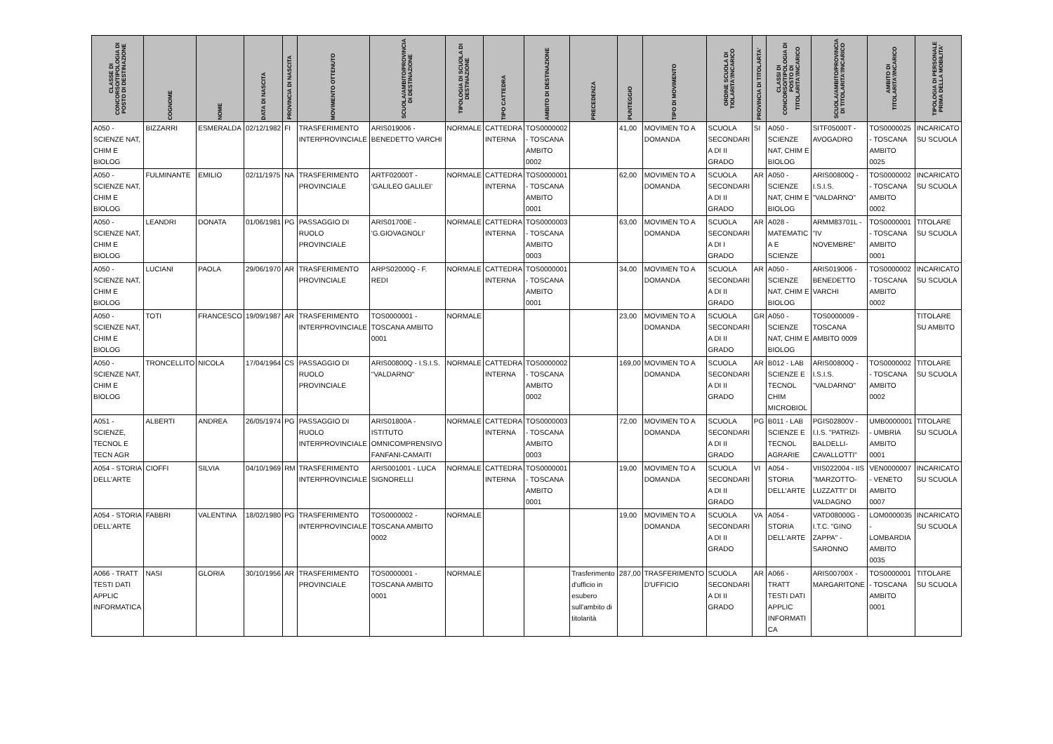| CLASSE DI CONCORSO/TIPOLOGIA DI POSTO DI DESTINAZIONE | COGNOME | NOME | DATA DI NASCITA | PROVINCIA DI NASCITA | MOVIMENTO OTTENUTO | SCUOLA/AMBITO/PROVINCIA DI DESTINAZIONE | TIPOLOGIA DI SCUOLA DI DESTINAZIONE | TIPO CATTEDRA | AMBITO DI DESTINAZIONE | PRECEDENZA | PUNTEGGIO | TIPO DI MOVIMENTO | ORDINE SCUOLA DI TIOLARITA'/INCARICO | PROVINCIA DI TITOLARTA' | CLASSI DI CONCORSO/TIPOLOGIA DI POSTO DI TITOLARITA'/INCARICO | SCUOLA/AMBITO/PROVINCIA DI TITOLARITA'/INCARICO | AMBITO DI TITOLARITA'/INCARICO | TIPOLOGIA DI PERSONALE PRIMA DELLA MOBILITA' |
| --- | --- | --- | --- | --- | --- | --- | --- | --- | --- | --- | --- | --- | --- | --- | --- | --- | --- | --- |
| A050 - SCIENZE NAT, CHIM E BIOLOG | BIZZARRI | ESMERALDA | 02/12/1982 | FI | TRASFERIMENTO INTERPROVINCIALE | ARIS019006 - BENEDETTO VARCHI | NORMALE | CATTEDRA INTERNA | TOS0000002 - TOSCANA AMBITO 0002 | | 41,00 | MOVIMEN TO A DOMANDA | SCUOLA SECONDARI A DI II GRADO | SI | A050 - SCIENZE NAT, CHIM E BIOLOG | SITF05000T - AVOGADRO | TOS0000025 - TOSCANA AMBITO 0025 | INCARICATO SU SCUOLA |
| A050 - SCIENZE NAT, CHIM E BIOLOG | FULMINANTE | EMILIO | 02/11/1975 | NA | TRASFERIMENTO PROVINCIALE | ARTF02000T - 'GALILEO GALILEI' | NORMALE | CATTEDRA INTERNA | TOS0000001 - TOSCANA AMBITO 0001 | | 62,00 | MOVIMEN TO A DOMANDA | SCUOLA SECONDARI A DI II GRADO | AR | A050 - SCIENZE NAT, CHIM E BIOLOG | ARIS00800Q - I.S.I.S. "VALDARNO" | TOS0000002 - TOSCANA AMBITO 0002 | INCARICATO SU SCUOLA |
| A050 - SCIENZE NAT, CHIM E BIOLOG | LEANDRI | DONATA | 01/06/1981 | PG | PASSAGGIO DI RUOLO PROVINCIALE | ARIS01700E - 'G.GIOVAGNOLI' | NORMALE | CATTEDRA INTERNA | TOS0000003 - TOSCANA AMBITO 0003 | | 63,00 | MOVIMEN TO A DOMANDA | SCUOLA SECONDARI A DI I GRADO | AR | A028 - MATEMATIC A E SCIENZE | ARMM83701L - "IV NOVEMBRE" | TOS0000001 - TOSCANA AMBITO 0001 | TITOLARE SU SCUOLA |
| A050 - SCIENZE NAT, CHIM E BIOLOG | LUCIANI | PAOLA | 29/06/1970 | AR | TRASFERIMENTO PROVINCIALE | ARPS02000Q - F. REDI | NORMALE | CATTEDRA INTERNA | TOS0000001 - TOSCANA AMBITO 0001 | | 34,00 | MOVIMEN TO A DOMANDA | SCUOLA SECONDARI A DI II GRADO | AR | A050 - SCIENZE NAT, CHIM E BIOLOG | ARIS019006 - BENEDETTO VARCHI | TOS0000002 - TOSCANA AMBITO 0002 | INCARICATO SU SCUOLA |
| A050 - SCIENZE NAT, CHIM E BIOLOG | TOTI | FRANCESCO | 19/09/1987 | AR | TRASFERIMENTO INTERPROVINCIALE | TOS0000001 - TOSCANA AMBITO 0001 | NORMALE | | | | 23,00 | MOVIMEN TO A DOMANDA | SCUOLA SECONDARI A DI II GRADO | GR | A050 - SCIENZE NAT, CHIM E BIOLOG | TOS0000009 - TOSCANA AMBITO 0009 | | TITOLARE SU AMBITO |
| A050 - SCIENZE NAT, CHIM E BIOLOG | TRONCELLITO | NICOLA | 17/04/1964 | CS | PASSAGGIO DI RUOLO PROVINCIALE | ARIS00800Q - I.S.I.S. "VALDARNO" | NORMALE | CATTEDRA INTERNA | TOS0000002 - TOSCANA AMBITO 0002 | | 169,00 | MOVIMEN TO A DOMANDA | SCUOLA SECONDARI A DI II GRADO | AR | B012 - LAB SCIENZE E TECNOL CHIM MICROBIOL | ARIS00800Q - I.S.I.S. "VALDARNO" | TOS0000002 - TOSCANA AMBITO 0002 | TITOLARE SU SCUOLA |
| A051 - SCIENZE, TECNOL E TECN AGR | ALBERTI | ANDREA | 26/05/1974 | PG | PASSAGGIO DI RUOLO INTERPROVINCIALE | ARIS01800A - ISTITUTO OMNICOMPRENSIVO FANFANI-CAMAITI | NORMALE | CATTEDRA INTERNA | TOS0000003 - TOSCANA AMBITO 0003 | | 72,00 | MOVIMEN TO A DOMANDA | SCUOLA SECONDARI A DI II GRADO | PG | B011 - LAB SCIENZE E TECNOL AGRARIE | PGIS02800V - I.I.S. "PATRIZI-BALDELLI-CAVALLOTTI" | UMB0000001 - UMBRIA AMBITO 0001 | TITOLARE SU SCUOLA |
| A054 - STORIA DELL'ARTE | CIOFFI | SILVIA | 04/10/1969 | RM | TRASFERIMENTO INTERPROVINCIALE | ARIS001001 - LUCA SIGNORELLI | NORMALE | CATTEDRA INTERNA | TOS0000001 - TOSCANA AMBITO 0001 | | 19,00 | MOVIMEN TO A DOMANDA | SCUOLA SECONDARI A DI II GRADO | VI | A054 - STORIA DELL'ARTE | VIIS022004 - IIS "MARZOTTO-LUZZATTI" DI VALDAGNO | VEN0000007 - VENETO AMBITO 0007 | INCARICATO SU SCUOLA |
| A054 - STORIA DELL'ARTE | FABBRI | VALENTINA | 18/02/1980 | PG | TRASFERIMENTO INTERPROVINCIALE | TOS0000002 - TOSCANA AMBITO 0002 | NORMALE | | | | 19,00 | MOVIMEN TO A DOMANDA | SCUOLA SECONDARI A DI II GRADO | VA | A054 - STORIA DELL'ARTE | VATD08000G - I.T.C. "GINO ZAPPA" - SARONNO | LOM0000035 - LOMBARDIA AMBITO 0035 | INCARICATO SU SCUOLA |
| A066 - TRATT TESTI DATI APPLIC INFORMATICA | NASI | GLORIA | 30/10/1956 | AR | TRASFERIMENTO PROVINCIALE | TOS0000001 - TOSCANA AMBITO 0001 | NORMALE | | | Trasferimento d'ufficio in esubero sull'ambito di titolarità | 287,00 | TRASFERIMENTO D'UFFICIO | SCUOLA SECONDARI A DI II GRADO | AR | A066 - TRATT TESTI DATI APPLIC INFORMATI CA | ARIS00700X - MARGARITONE | TOS0000001 - TOSCANA AMBITO 0001 | TITOLARE SU SCUOLA |